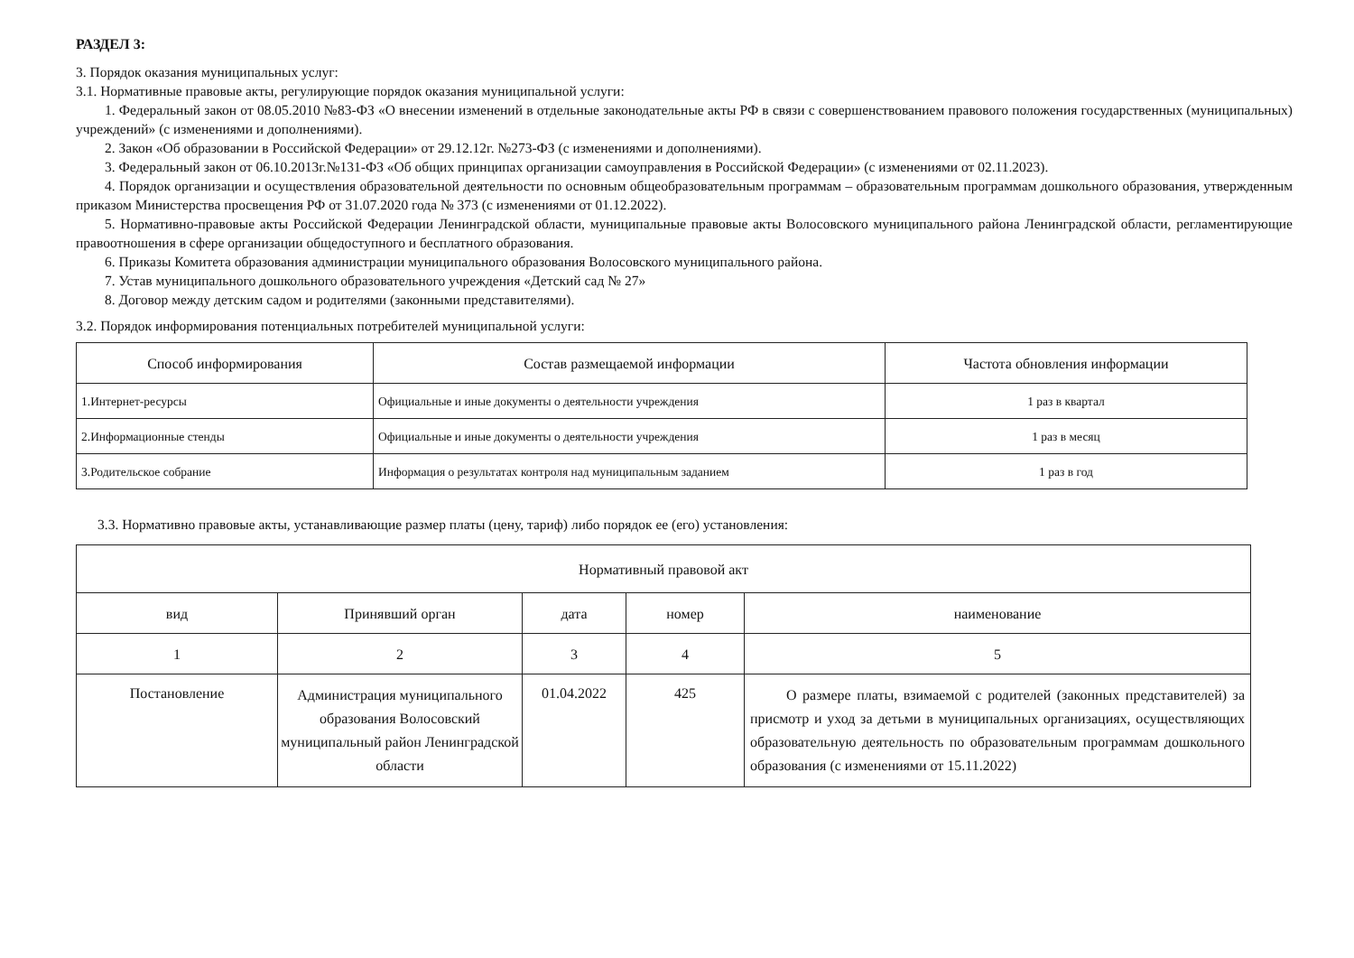РАЗДЕЛ 3:
3. Порядок оказания муниципальных услуг:
3.1. Нормативные правовые акты, регулирующие порядок оказания муниципальной услуги:
1. Федеральный закон от 08.05.2010 №83-ФЗ «О внесении изменений в отдельные законодательные акты РФ в связи с совершенствованием правового положения государственных (муниципальных) учреждений» (с изменениями и дополнениями).
2. Закон «Об образовании в Российской Федерации» от 29.12.12г. №273-ФЗ (с изменениями и дополнениями).
3. Федеральный закон от 06.10.2013г.№131-ФЗ «Об общих принципах организации самоуправления в Российской Федерации» (с изменениями от 02.11.2023).
4. Порядок организации и осуществления образовательной деятельности по основным общеобразовательным программам – образовательным программам дошкольного образования, утвержденным приказом Министерства просвещения РФ от 31.07.2020 года № 373 (с изменениями от 01.12.2022).
5. Нормативно-правовые акты Российской Федерации Ленинградской области, муниципальные правовые акты Волосовского муниципального района Ленинградской области, регламентирующие правоотношения в сфере организации общедоступного и бесплатного образования.
6. Приказы Комитета образования администрации муниципального образования Волосовского муниципального района.
7. Устав муниципального дошкольного образовательного учреждения «Детский сад № 27»
8. Договор между детским садом и родителями (законными представителями).
3.2. Порядок информирования потенциальных потребителей муниципальной услуги:
| Способ информирования | Состав размещаемой информации | Частота обновления информации |
| --- | --- | --- |
| 1.Интернет-ресурсы | Официальные и иные документы о деятельности учреждения | 1 раз в квартал |
| 2.Информационные стенды | Официальные и иные документы о деятельности учреждения | 1 раз в месяц |
| 3.Родительское собрание | Информация о результатах контроля над муниципальным заданием | 1 раз в год |
3.3. Нормативно правовые акты, устанавливающие размер платы (цену, тариф) либо порядок ее (его) установления:
| Нормативный правовой акт | | | | |
| --- | --- | --- | --- | --- |
| вид | Принявший орган | дата | номер | наименование |
| 1 | 2 | 3 | 4 | 5 |
| Постановление | Администрация муниципального образования Волосовский муниципальный район Ленинградской области | 01.04.2022 | 425 | О размере платы, взимаемой с родителей (законных представителей) за присмотр и уход за детьми в муниципальных организациях, осуществляющих образовательную деятельность по образовательным программам дошкольного образования (с изменениями от 15.11.2022) |